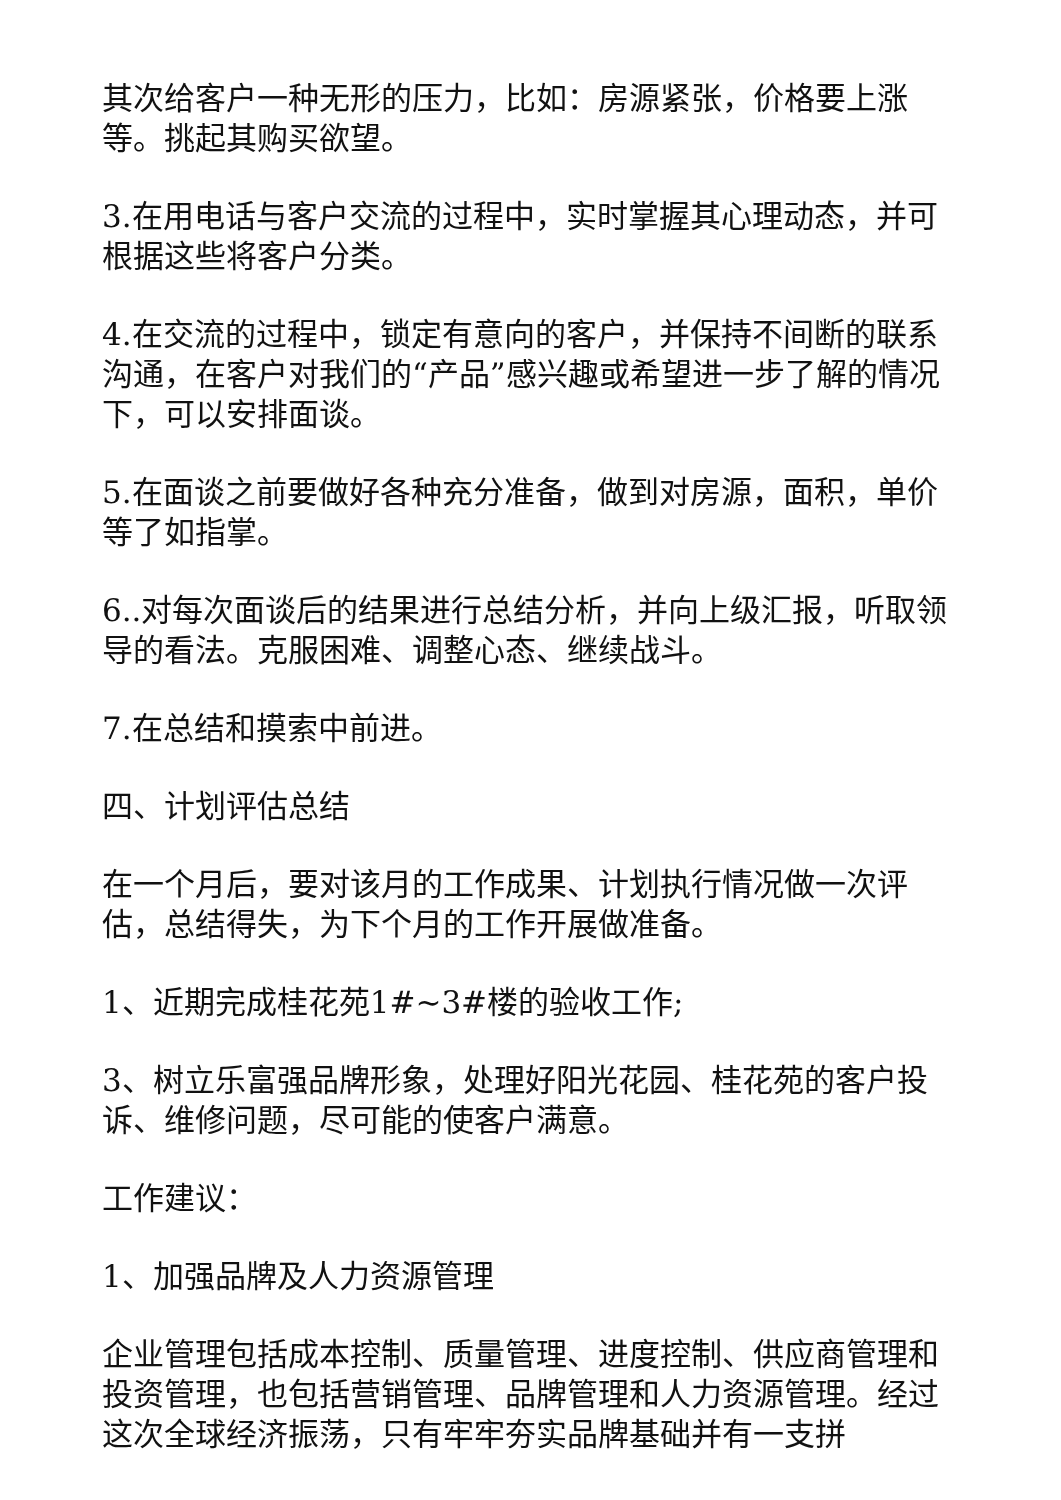其次给客户一种无形的压力，比如：房源紧张，价格要上涨等。挑起其购买欲望。
3.在用电话与客户交流的过程中，实时掌握其心理动态，并可根据这些将客户分类。
4.在交流的过程中，锁定有意向的客户，并保持不间断的联系沟通，在客户对我们的“产品”感兴趣或希望进一步了解的情况下，可以安排面谈。
5.在面谈之前要做好各种充分准备，做到对房源，面积，单价等了如指掌。
6..对每次面谈后的结果进行总结分析，并向上级汇报，听取领导的看法。克服困难、调整心态、继续战斗。
7.在总结和摸索中前进。
四、计划评估总结
在一个月后，要对该月的工作成果、计划执行情况做一次评估，总结得失，为下个月的工作开展做准备。
1、近期完成桂花苑1#~3#楼的验收工作;
3、树立乐富强品牌形象，处理好阳光花园、桂花苑的客户投诉、维修问题，尽可能的使客户满意。
工作建议：
1、加强品牌及人力资源管理
企业管理包括成本控制、质量管理、进度控制、供应商管理和投资管理，也包括营销管理、品牌管理和人力资源管理。经过这次全球经济振荡，只有牢牢夯实品牌基础并有一支拼